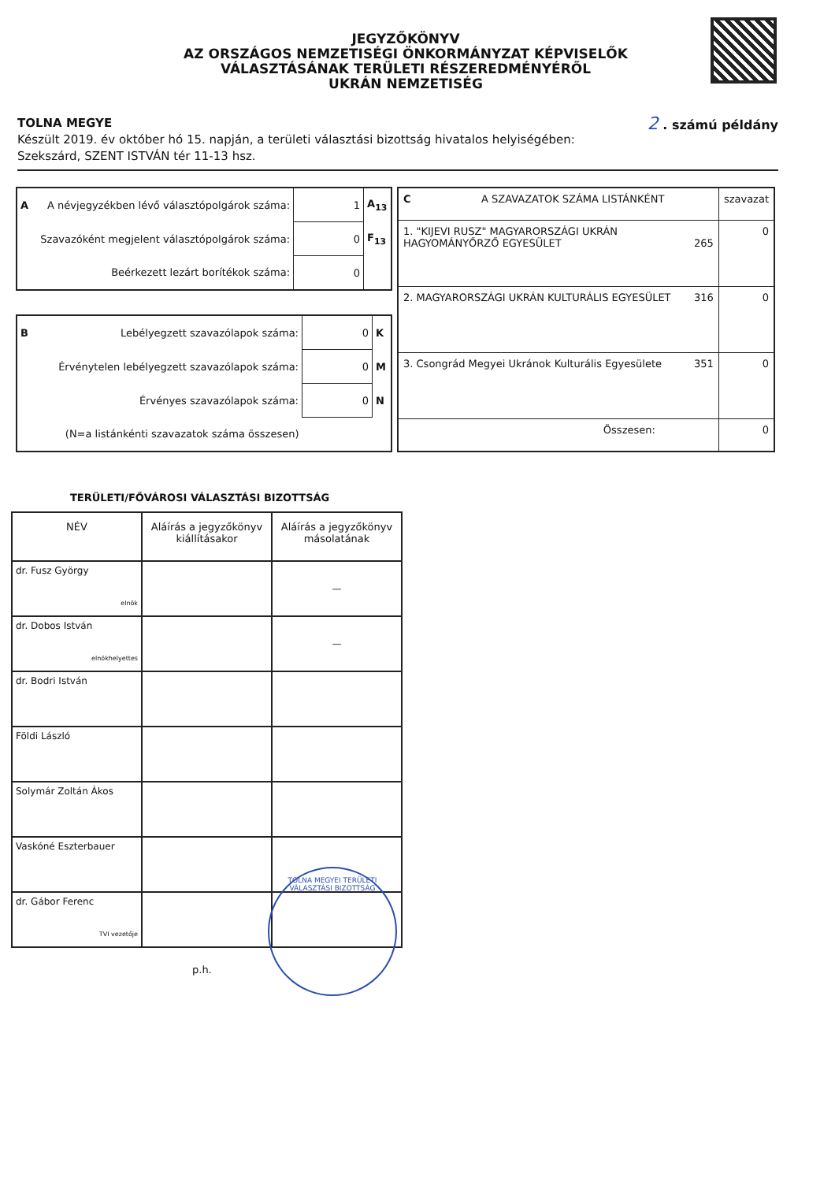JEGYZŐKÖNYV
AZ ORSZÁGOS NEMZETISÉGI ÖNKORMÁNYZAT KÉPVISELŐK
VÁLASZTÁSÁNAK TERÜLETI RÉSZEREDMÉNYÉRŐL
UKRÁN NEMZETISÉG
2 . számú példány TOLNA MEGYE
Készült 2019. év október hó 15. napján, a területi választási bizottság hivatalos helyiségében:
Szekszárd, SZENT ISTVÁN tér 11-13 hsz.
| A | A névjegyzékben lévő választópolgárok száma: | 1 | A<sub>13</sub> |
| | Szavazóként megjelent választópolgárok száma: | 0 | F<sub>13</sub> |
| | Beérkezett lezárt borítékok száma: | 0 | |
| B | Lebélyegzett szavazólapok száma: | 0 | K |
| | Érvénytelen lebélyegzett szavazólapok száma: | 0 | M |
| | Érvényes szavazólapok száma: | 0 | N |
| | (N=a listánkénti szavazatok száma összesen) | | |
| C | A SZAVAZATOK SZÁMA LISTÁNKÉNT | szavazat |
| 1. "KIJEVI RUSZ" MAGYARORSZÁGI UKRÁN HAGYOMÁNYŐRZŐ EGYESÜLET 265 | | 0 |
| 2. MAGYARORSZÁGI UKRÁN KULTURÁLIS EGYESÜLET 316 | | 0 |
| 3. Csongrád Megyei Ukránok Kulturális Egyesülete 351 | | 0 |
| Összesen: | | 0 |
TERÜLETI/FŐVÁROSI VÁLASZTÁSI BIZOTTSÁG
| NÉV | Aláírás a jegyzőkönyv kiállításakor | Aláírás a jegyzőkönyv másolatának |
| --- | --- | --- |
| dr. Fusz György elnök | | — |
| dr. Dobos István elnökhelyettes | | — |
| dr. Bodri István | | |
| Földi László | | |
| Solymár Zoltán Ákos | | |
| Vaskóné Eszterbauer | | |
| dr. Gábor Ferenc TVI vezetője | | |
p.h.
TOLNA MEGYEI TERÜLETI VÁLASZTÁSI BIZOTTSÁG